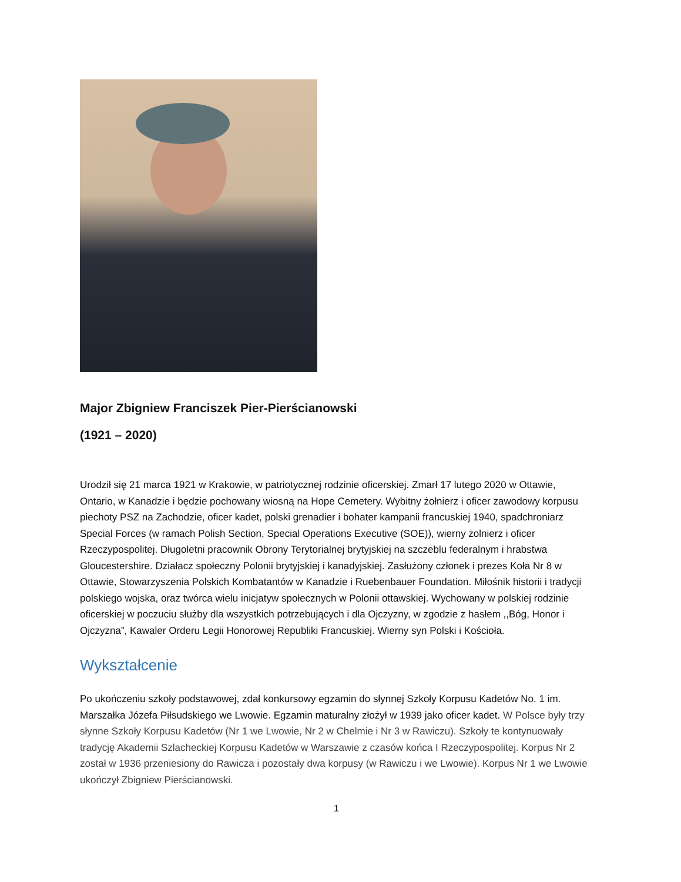Major Zbigniew Franciszek Pier-Pierścianowski
(1921 – 2020)
Urodził się 21 marca 1921 w Krakowie, w patriotycznej rodzinie oficerskiej. Zmarł 17 lutego 2020 w Ottawie, Ontario, w Kanadzie i będzie pochowany wiosną na Hope Cemetery. Wybitny żołnierz i oficer zawodowy korpusu piechoty PSZ na Zachodzie, oficer kadet, polski grenadier i bohater kampanii francuskiej 1940, spadchroniarz Special Forces (w ramach Polish Section, Special Operations Executive (SOE)), wierny żolnierz i oficer Rzeczypospolitej. Długoletni pracownik Obrony Terytorialnej brytyjskiej na szczeblu federalnym i hrabstwa Gloucestershire. Działacz społeczny Polonii brytyjskiej i kanadyjskiej. Zasłużony członek i prezes Koła Nr 8 w Ottawie, Stowarzyszenia Polskich Kombatantów w Kanadzie i Ruebenbauer Foundation. Miłośnik historii i tradycji polskiego wojska, oraz twórca wielu inicjatyw społecznych w Polonii ottawskiej. Wychowany w polskiej rodzinie oficerskiej w poczuciu służby dla wszystkich potrzebujących i dla Ojczyzny, w zgodzie z hasłem ,,Bóg, Honor i Ojczyzna”, Kawaler Orderu Legii Honorowej Republiki Francuskiej. Wierny syn Polski i Kościoła.
Wykształcenie
Po ukończeniu szkoły podstawowej, zdał konkursowy egzamin do słynnej Szkoły Korpusu Kadetów No. 1 im. Marszałka Józefa Piłsudskiego we Lwowie. Egzamin maturalny złożył w 1939 jako oficer kadet. W Polsce były trzy słynne Szkoły Korpusu Kadetów (Nr 1 we Lwowie, Nr 2 w Chelmie i Nr 3 w Rawiczu). Szkoły te kontynuowały tradycję Akademii Szlacheckiej Korpusu Kadetów w Warszawie z czasów końca I Rzeczypospolitej. Korpus Nr 2 został w 1936 przeniesiony do Rawicza i pozostały dwa korpusy (w Rawiczu i we Lwowie). Korpus Nr 1 we Lwowie ukończył Zbigniew Pierścianowski.
1